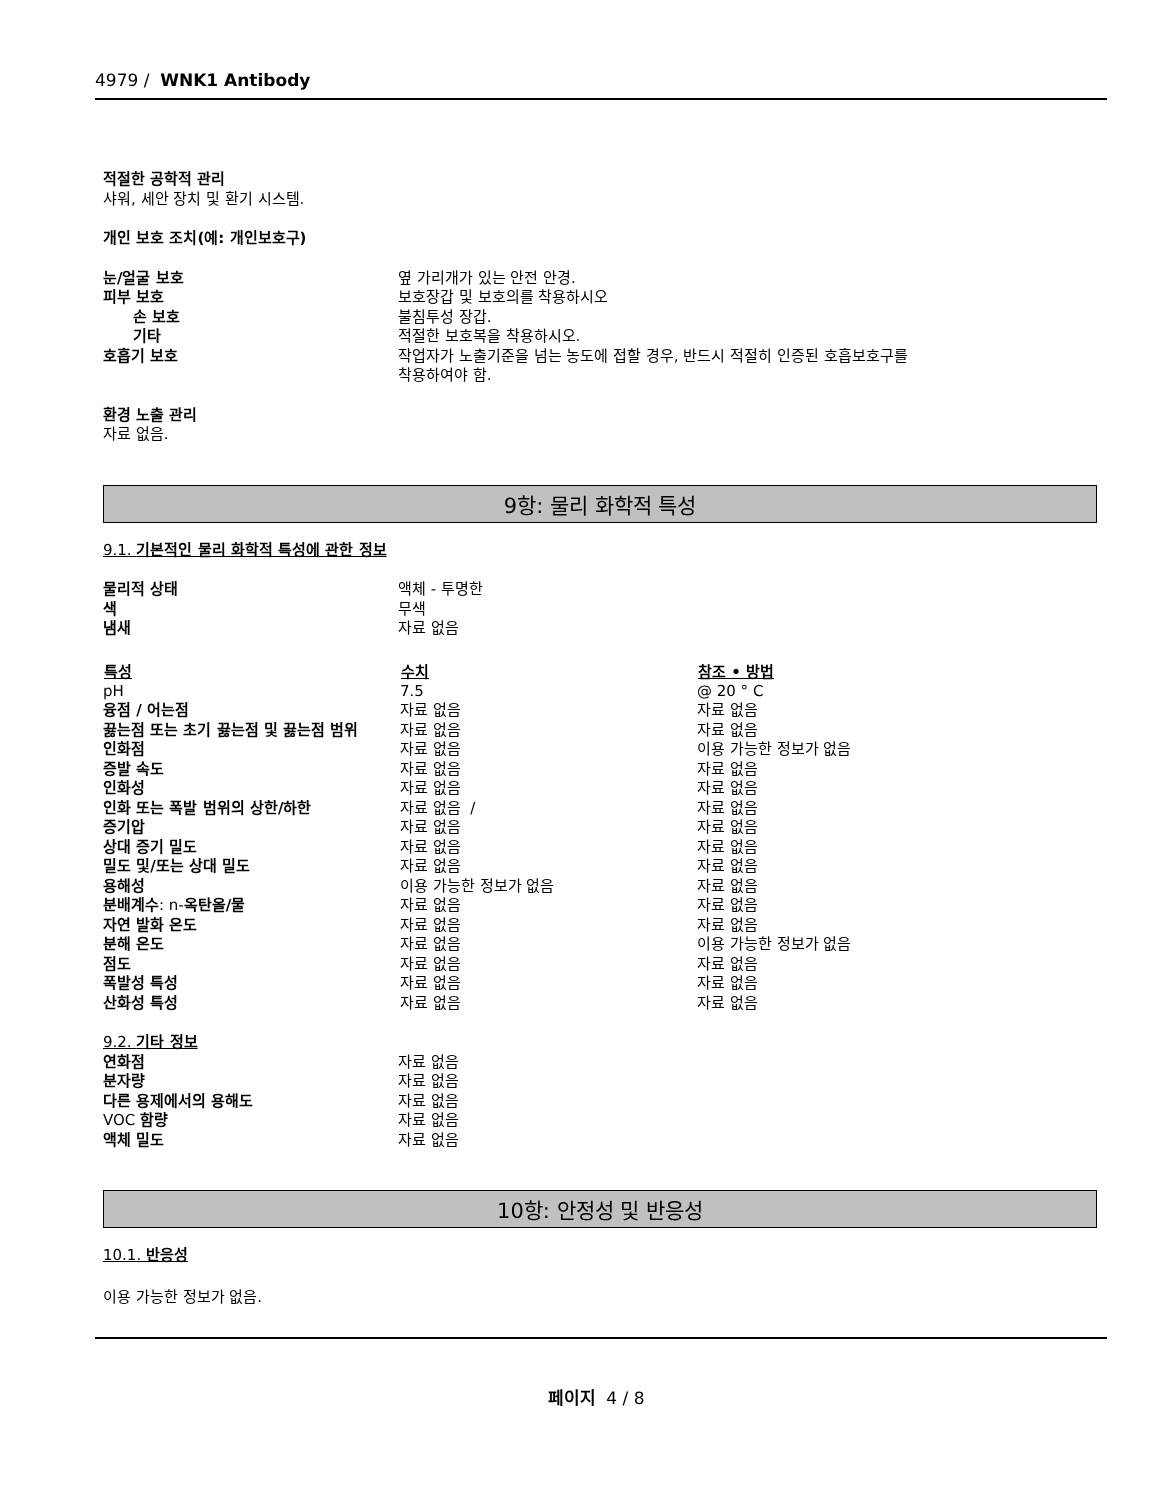4979 / WNK1 Antibody
적절한 공학적 관리
샤워, 세안 장치 및 환기 시스템.
개인 보호 조치(예: 개인보호구)
| 눈/얼굴 보호 | 옆 가리개가 있는 안전 안경. |
| 피부 보호 | 보호장갑 및 보호의를 착용하시오 |
| 손 보호 | 불침투성 장갑. |
| 기타 | 적절한 보호복을 착용하시오. |
| 호흡기 보호 | 작업자가 노출기준을 넘는 농도에 접할 경우, 반드시 적절히 인증된 호흡보호구를 착용하여야 함. |
환경 노출 관리
자료 없음.
9항: 물리 화학적 특성
9.1. 기본적인 물리 화학적 특성에 관한 정보
| 물리적 상태 | 액체 - 투명한 |
| 색 | 무색 |
| 냄새 | 자료 없음 |
| 특성 | 수치 | 참조 • 방법 |
| --- | --- | --- |
| pH | 7.5 | @ 20 ° C |
| 융점 / 어는점 | 자료 없음 | 자료 없음 |
| 끓는점 또는 초기 끓는점 및 끓는점 범위 | 자료 없음 | 자료 없음 |
| 인화점 | 자료 없음 | 이용 가능한 정보가 없음 |
| 증발 속도 | 자료 없음 | 자료 없음 |
| 인화성 | 자료 없음 | 자료 없음 |
| 인화 또는 폭발 범위의 상한/하한 | 자료 없음 / | 자료 없음 |
| 증기압 | 자료 없음 | 자료 없음 |
| 상대 증기 밀도 | 자료 없음 | 자료 없음 |
| 밀도 및/또는 상대 밀도 | 자료 없음 | 자료 없음 |
| 용해성 | 이용 가능한 정보가 없음 | 자료 없음 |
| 분배계수 : n- 옥탄올/물 | 자료 없음 | 자료 없음 |
| 자연 발화 온도 | 자료 없음 | 자료 없음 |
| 분해 온도 | 자료 없음 | 이용 가능한 정보가 없음 |
| 점도 | 자료 없음 | 자료 없음 |
| 폭발성 특성 | 자료 없음 | 자료 없음 |
| 산화성 특성 | 자료 없음 | 자료 없음 |
9.2. 기타 정보
| 연화점 | 자료 없음 |
| 분자량 | 자료 없음 |
| 다른 용제에서의 용해도 | 자료 없음 |
| VOC 함량 | 자료 없음 |
| 액체 밀도 | 자료 없음 |
10항: 안정성 및 반응성
10.1. 반응성
이용 가능한 정보가 없음.
페이지 4 / 8